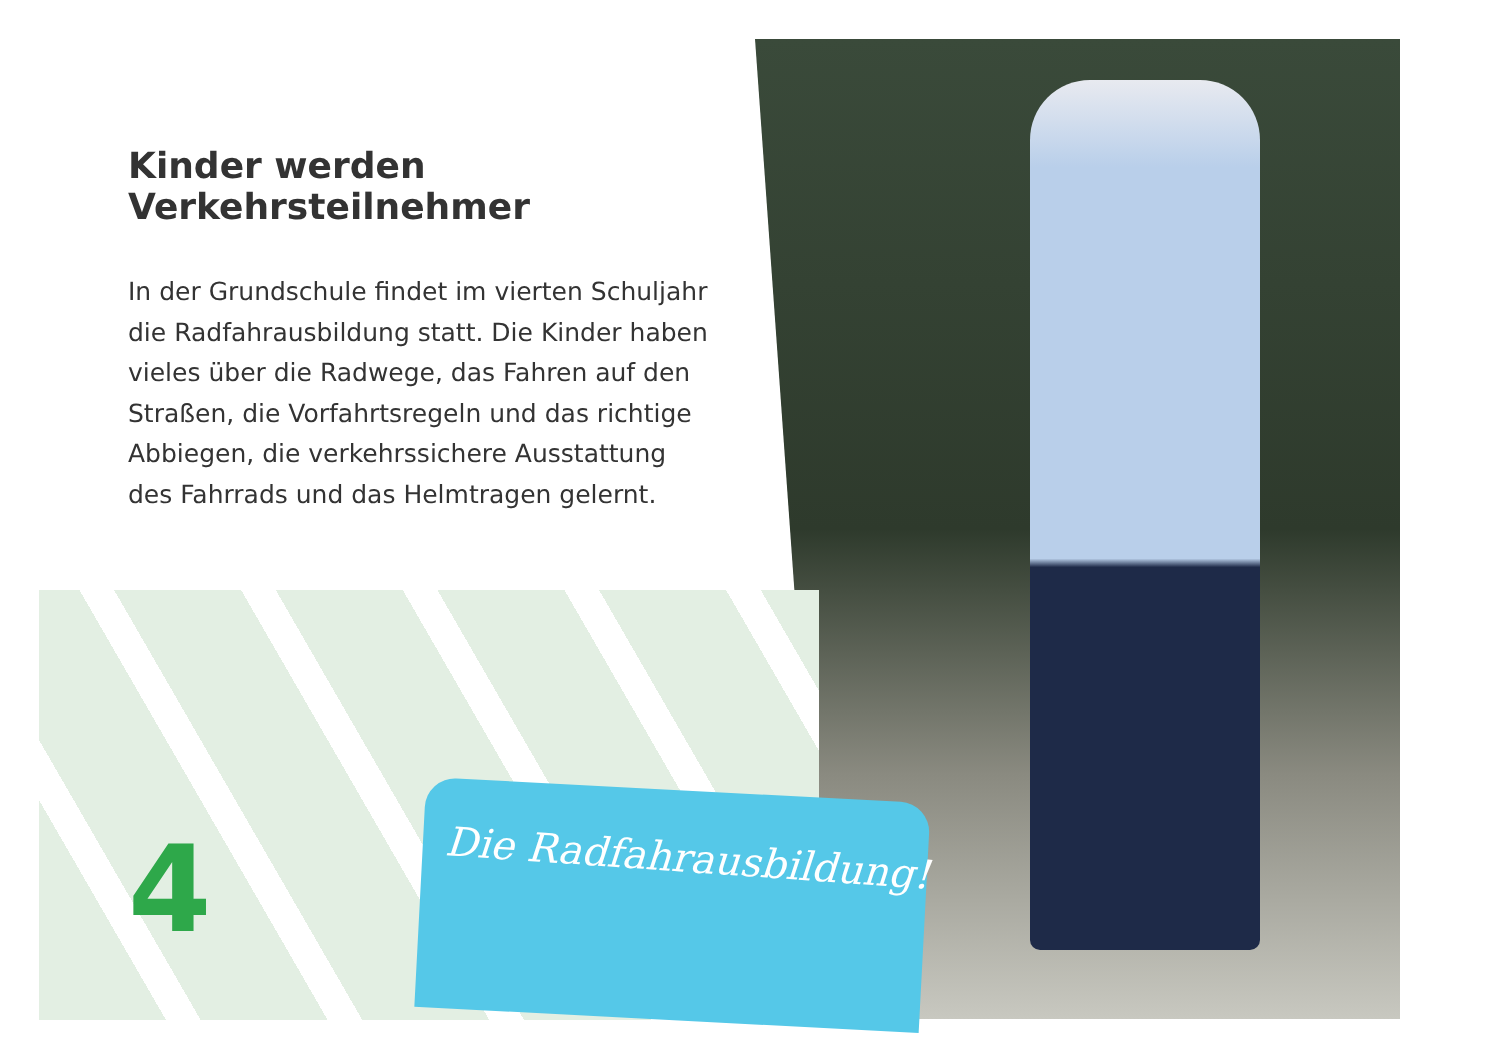Kinder werden Verkehrsteilnehmer
In der Grundschule findet im vierten Schuljahr die Radfahrausbildung statt. Die Kinder haben vieles über die Radwege, das Fahren auf den Straßen, die Vorfahrtsregeln und das richtige Abbiegen, die verkehrssichere Ausstattung des Fahrrads und das Helmtragen gelernt.
4 Die Radfahrausbildung!